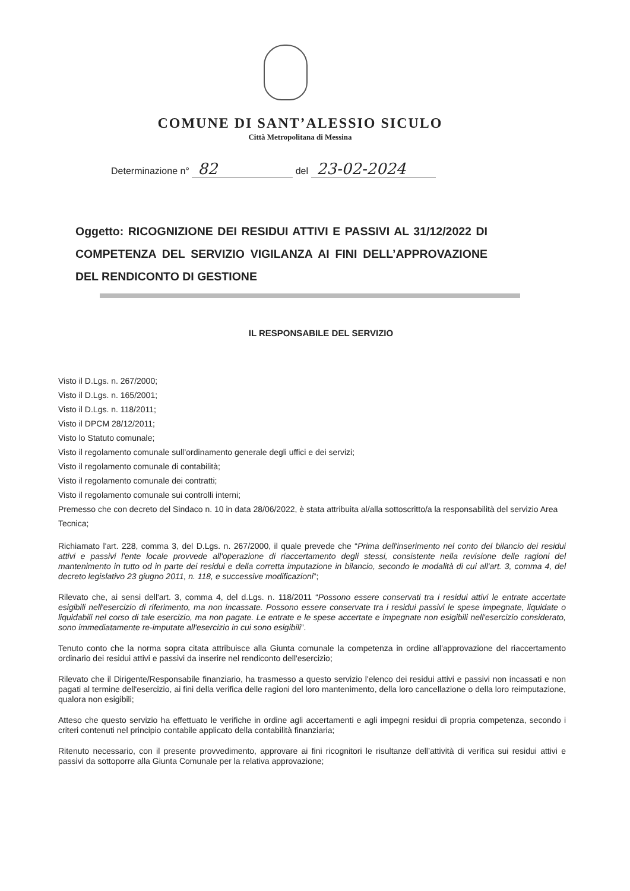COMUNE DI SANT’ALESSIO SICULO
Città Metropolitana di Messina
Determinazione n° 82 del 23-02-2024
Oggetto: RICOGNIZIONE DEI RESIDUI ATTIVI E PASSIVI AL 31/12/2022 DI COMPETENZA DEL SERVIZIO VIGILANZA AI FINI DELL’APPROVAZIONE DEL RENDICONTO DI GESTIONE
IL RESPONSABILE DEL SERVIZIO
Visto il D.Lgs. n. 267/2000;
Visto il D.Lgs. n. 165/2001;
Visto il D.Lgs. n. 118/2011;
Visto il DPCM 28/12/2011;
Visto lo Statuto comunale;
Visto il regolamento comunale sull’ordinamento generale degli uffici e dei servizi;
Visto il regolamento comunale di contabilità;
Visto il regolamento comunale dei contratti;
Visto il regolamento comunale sui controlli interni;
Premesso che con decreto del Sindaco n. 10 in data 28/06/2022, è stata attribuita al/alla sottoscritto/a la responsabilità del servizio Area Tecnica;
Richiamato l'art. 228, comma 3, del D.Lgs. n. 267/2000, il quale prevede che “Prima dell'inserimento nel conto del bilancio dei residui attivi e passivi l'ente locale provvede all'operazione di riaccertamento degli stessi, consistente nella revisione delle ragioni del mantenimento in tutto od in parte dei residui e della corretta imputazione in bilancio, secondo le modalità di cui all'art. 3, comma 4, del decreto legislativo 23 giugno 2011, n. 118, e successive modificazioni”;
Rilevato che, ai sensi dell'art. 3, comma 4, del d.Lgs. n. 118/2011 “Possono essere conservati tra i residui attivi le entrate accertate esigibili nell'esercizio di riferimento, ma non incassate. Possono essere conservate tra i residui passivi le spese impegnate, liquidate o liquidabili nel corso di tale esercizio, ma non pagate. Le entrate e le spese accertate e impegnate non esigibili nell'esercizio considerato, sono immediatamente re-imputate all'esercizio in cui sono esigibili”.
Tenuto conto che la norma sopra citata attribuisce alla Giunta comunale la competenza in ordine all'approvazione del riaccertamento ordinario dei residui attivi e passivi da inserire nel rendiconto dell'esercizio;
Rilevato che il Dirigente/Responsabile finanziario, ha trasmesso a questo servizio l'elenco dei residui attivi e passivi non incassati e non pagati al termine dell'esercizio, ai fini della verifica delle ragioni del loro mantenimento, della loro cancellazione o della loro reimputazione, qualora non esigibili;
Atteso che questo servizio ha effettuato le verifiche in ordine agli accertamenti e agli impegni residui di propria competenza, secondo i criteri contenuti nel principio contabile applicato della contabilità finanziaria;
Ritenuto necessario, con il presente provvedimento, approvare ai fini ricognitori le risultanze dell’attività di verifica sui residui attivi e passivi da sottoporre alla Giunta Comunale per la relativa approvazione;